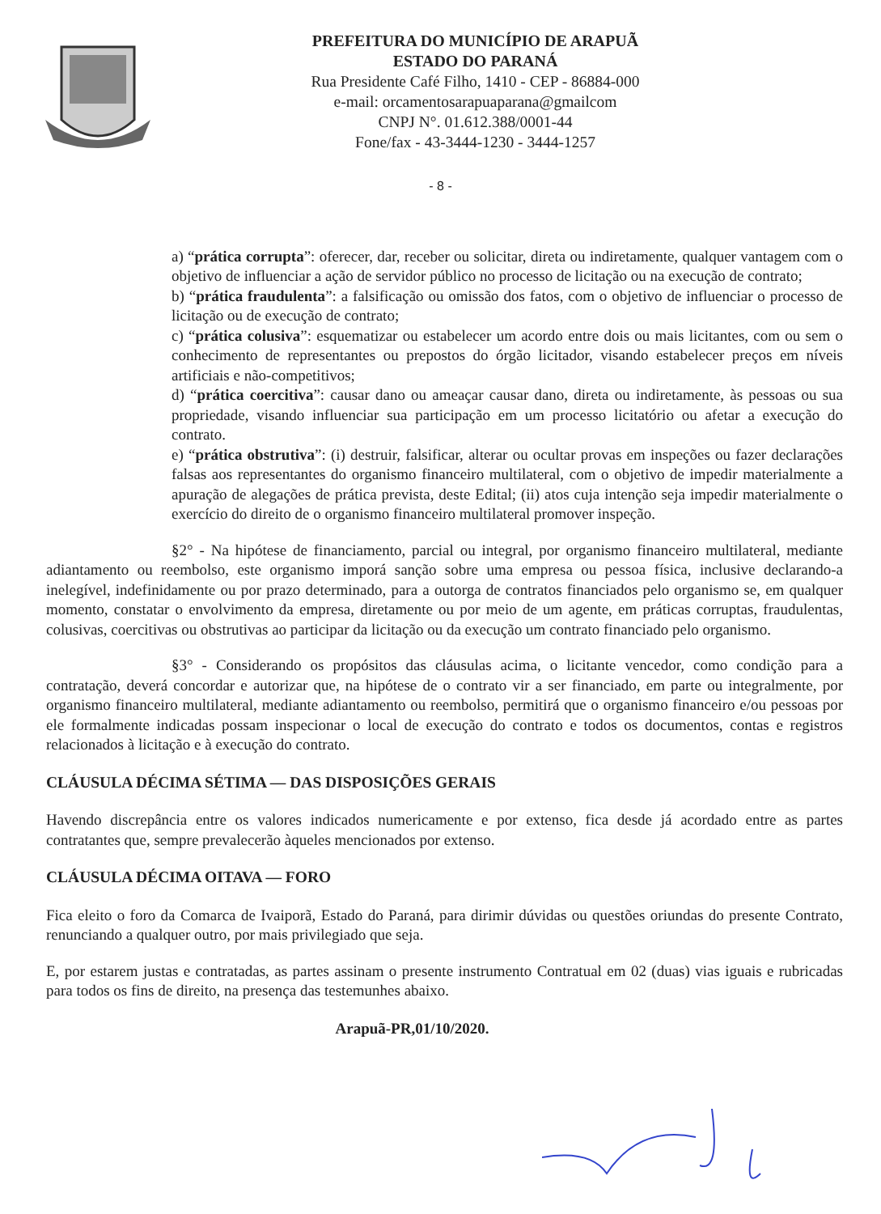PREFEITURA DO MUNICÍPIO DE ARAPUÃ
ESTADO DO PARANÁ
Rua Presidente Café Filho, 1410 - CEP - 86884-000
e-mail: orcamentosarapuaparana@gmailcom
CNPJ N°. 01.612.388/0001-44
Fone/fax - 43-3444-1230 - 3444-1257
- 8 -
a) “prática corrupta”: oferecer, dar, receber ou solicitar, direta ou indiretamente, qualquer vantagem com o objetivo de influenciar a ação de servidor público no processo de licitação ou na execução de contrato;
b) “prática fraudulenta”: a falsificação ou omissão dos fatos, com o objetivo de influenciar o processo de licitação ou de execução de contrato;
c) “prática colusiva”: esquematizar ou estabelecer um acordo entre dois ou mais licitantes, com ou sem o conhecimento de representantes ou prepostos do órgão licitador, visando estabelecer preços em níveis artificiais e não-competitivos;
d) “prática coercitiva”: causar dano ou ameaçar causar dano, direta ou indiretamente, às pessoas ou sua propriedade, visando influenciar sua participação em um processo licitatório ou afetar a execução do contrato.
e) “prática obstrutiva”: (i) destruir, falsificar, alterar ou ocultar provas em inspeções ou fazer declarações falsas aos representantes do organismo financeiro multilateral, com o objetivo de impedir materialmente a apuração de alegações de prática prevista, deste Edital; (ii) atos cuja intenção seja impedir materialmente o exercício do direito de o organismo financeiro multilateral promover inspeção.
§2° - Na hipótese de financiamento, parcial ou integral, por organismo financeiro multilateral, mediante adiantamento ou reembolso, este organismo imporá sanção sobre uma empresa ou pessoa física, inclusive declarando-a inelegível, indefinidamente ou por prazo determinado, para a outorga de contratos financiados pelo organismo se, em qualquer momento, constatar o envolvimento da empresa, diretamente ou por meio de um agente, em práticas corruptas, fraudulentas, colusivas, coercitivas ou obstrutivas ao participar da licitação ou da execução um contrato financiado pelo organismo.
§3° - Considerando os propósitos das cláusulas acima, o licitante vencedor, como condição para a contratação, deverá concordar e autorizar que, na hipótese de o contrato vir a ser financiado, em parte ou integralmente, por organismo financeiro multilateral, mediante adiantamento ou reembolso, permitirá que o organismo financeiro e/ou pessoas por ele formalmente indicadas possam inspecionar o local de execução do contrato e todos os documentos, contas e registros relacionados à licitação e à execução do contrato.
CLÁUSULA DÉCIMA SÉTIMA — DAS DISPOSIÇÕES GERAIS
Havendo discrepância entre os valores indicados numericamente e por extenso, fica desde já acordado entre as partes contratantes que, sempre prevalecerão àqueles mencionados por extenso.
CLÁUSULA DÉCIMA OITAVA — FORO
Fica eleito o foro da Comarca de Ivaiporã, Estado do Paraná, para dirimir dúvidas ou questões oriundas do presente Contrato, renunciando a qualquer outro, por mais privilegiado que seja.
E, por estarem justas e contratadas, as partes assinam o presente instrumento Contratual em 02 (duas) vias iguais e rubricadas para todos os fins de direito, na presença das testemunhes abaixo.
Arapuã-PR,01/10/2020.